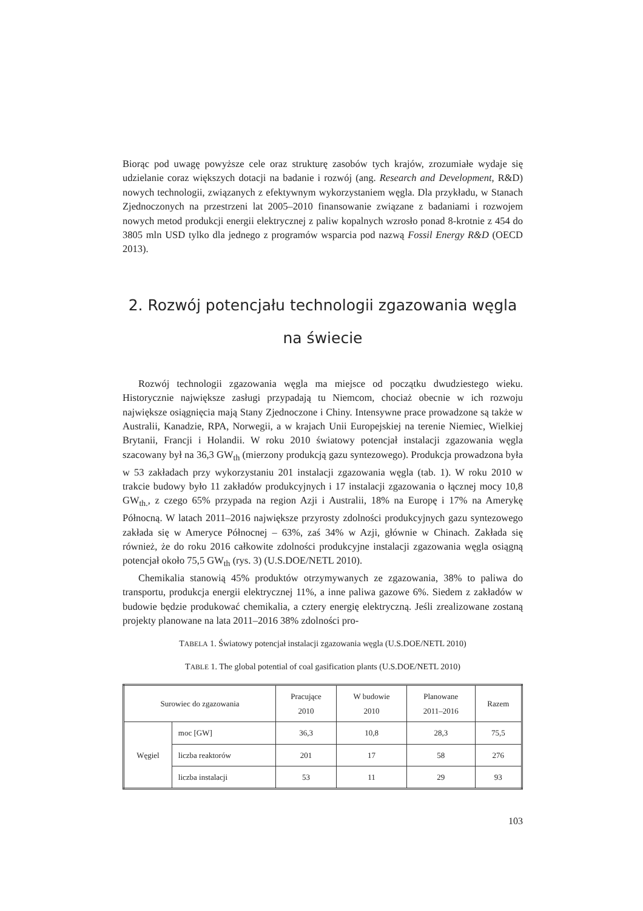Biorąc pod uwagę powyższe cele oraz strukturę zasobów tych krajów, zrozumiałe wydaje się udzielanie coraz większych dotacji na badanie i rozwój (ang. Research and Development, R&D) nowych technologii, związanych z efektywnym wykorzystaniem węgla. Dla przykładu, w Stanach Zjednoczonych na przestrzeni lat 2005–2010 finansowanie związane z badaniami i rozwojem nowych metod produkcji energii elektrycznej z paliw kopalnych wzrosło ponad 8-krotnie z 454 do 3805 mln USD tylko dla jednego z programów wsparcia pod nazwą Fossil Energy R&D (OECD 2013).
2. Rozwój potencjału technologii zgazowania węgla
na świecie
Rozwój technologii zgazowania węgla ma miejsce od początku dwudziestego wieku. Historycznie największe zasługi przypadają tu Niemcom, chociaż obecnie w ich rozwoju największe osiągnięcia mają Stany Zjednoczone i Chiny. Intensywne prace prowadzone są także w Australii, Kanadzie, RPA, Norwegii, a w krajach Unii Europejskiej na terenie Niemiec, Wielkiej Brytanii, Francji i Holandii. W roku 2010 światowy potencjał instalacji zgazowania węgla szacowany był na 36,3 GW<sub>th</sub> (mierzony produkcją gazu syntezowego). Produkcja prowadzona była w 53 zakładach przy wykorzystaniu 201 instalacji zgazowania węgla (tab. 1). W roku 2010 w trakcie budowy było 11 zakładów produkcyjnych i 17 instalacji zgazowania o łącznej mocy 10,8 GW<sub>th.</sub>, z czego 65% przypada na region Azji i Australii, 18% na Europę i 17% na Amerykę Północną. W latach 2011–2016 największe przyrosty zdolności produkcyjnych gazu syntezowego zakłada się w Ameryce Północnej – 63%, zaś 34% w Azji, głównie w Chinach. Zakłada się również, że do roku 2016 całkowite zdolności produkcyjne instalacji zgazowania węgla osiągną potencjał około 75,5 GW<sub>th</sub> (rys. 3) (U.S.DOE/NETL 2010).
Chemikalia stanowią 45% produktów otrzymywanych ze zgazowania, 38% to paliwa do transportu, produkcja energii elektrycznej 11%, a inne paliwa gazowe 6%. Siedem z zakładów w budowie będzie produkować chemikalia, a cztery energię elektryczną. Jeśli zrealizowane zostaną projekty planowane na lata 2011–2016 38% zdolności pro-
TABELA 1. Światowy potencjał instalacji zgazowania węgla (U.S.DOE/NETL 2010)
TABLE 1. The global potential of coal gasification plants (U.S.DOE/NETL 2010)
| Surowiec do zgazowania | | Pracujące 2010 | W budowie 2010 | Planowane 2011–2016 | Razem |
| --- | --- | --- | --- | --- | --- |
| Węgiel | moc [GW] | 36,3 | 10,8 | 28,3 | 75,5 |
| | liczba reaktorów | 201 | 17 | 58 | 276 |
| | liczba instalacji | 53 | 11 | 29 | 93 |
103